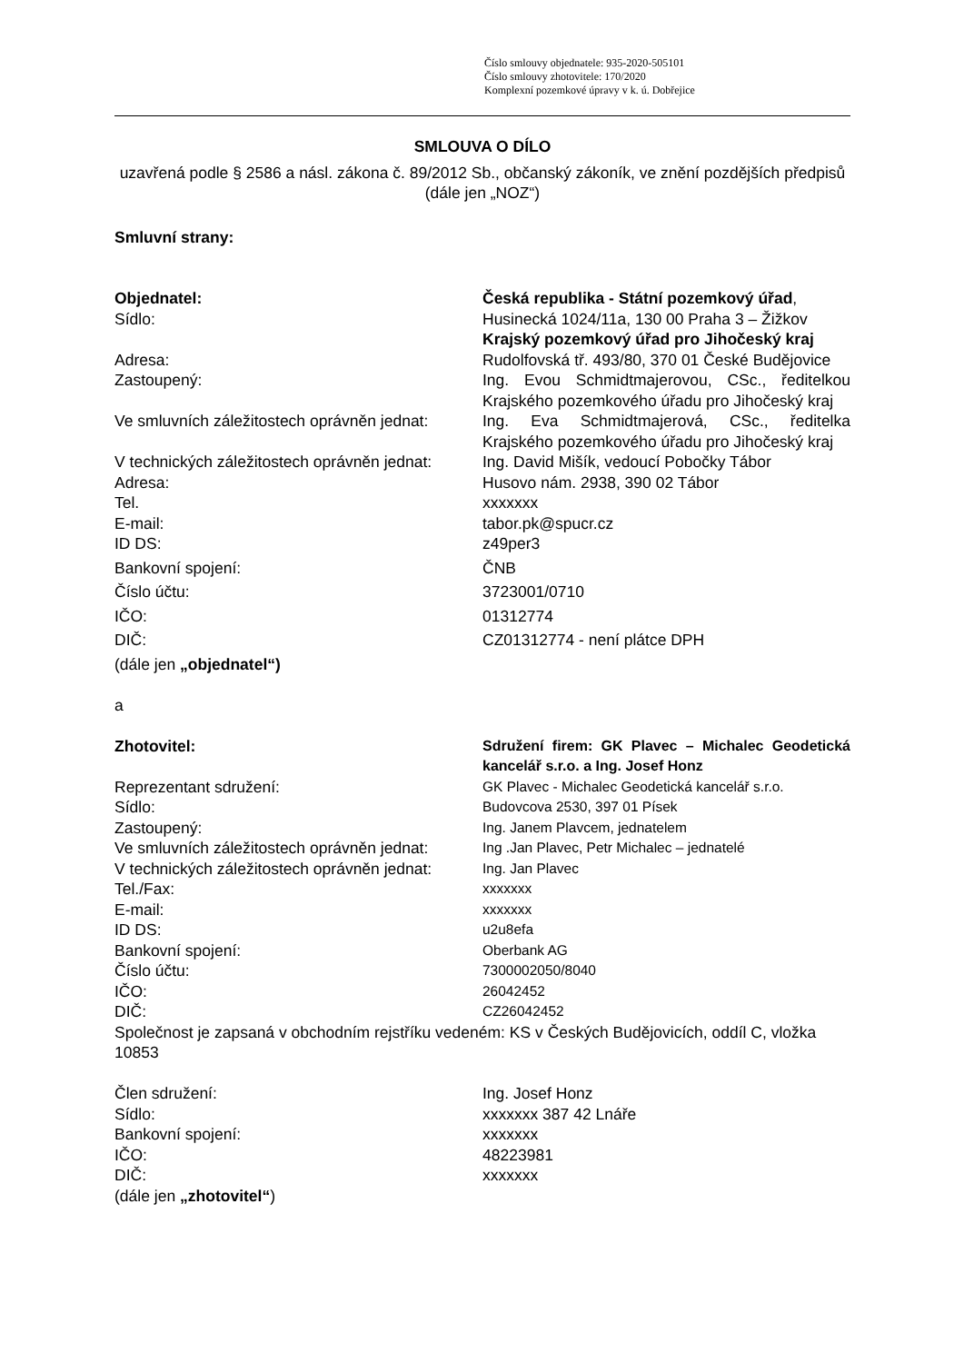Číslo smlouvy objednatele: 935-2020-505101
Číslo smlouvy zhotovitele: 170/2020
Komplexní pozemkové úpravy v k. ú. Dobřejice
SMLOUVA O DÍLO
uzavřená podle § 2586 a násl. zákona č. 89/2012 Sb., občanský zákoník, ve znění pozdějších předpisů (dále jen „NOZ“)
Smluvní strany:
| Objednatel: | Česká republika - Státní pozemkový úřad , |
| Sídlo: | Husinecká 1024/11a, 130 00 Praha 3 – Žižkov Krajský pozemkový úřad pro Jihočeský kraj |
| Adresa: | Rudolfovská tř. 493/80, 370 01 České Budějovice |
| Zastoupený: | Ing. Evou Schmidtmajerovou, CSc., ředitelkou Krajského pozemkového úřadu pro Jihočeský kraj |
| Ve smluvních záležitostech oprávněn jednat: | Ing. Eva Schmidtmajerová, CSc., ředitelka Krajského pozemkového úřadu pro Jihočeský kraj |
| V technických záležitostech oprávněn jednat: | Ing. David Mišík, vedoucí Pobočky Tábor |
| Adresa: | Husovo nám. 2938, 390 02 Tábor |
| Tel. | xxxxxxx |
| E-mail: | tabor.pk@spucr.cz |
| ID DS: | z49per3 |
| Bankovní spojení: | ČNB |
| Číslo účtu: | 3723001/0710 |
| IČO: | 01312774 |
| DIČ: | CZ01312774 - není plátce DPH |
(dále jen „objednatel“)
a
| Zhotovitel: | Sdružení firem: GK Plavec – Michalec Geodetická kancelář s.r.o. a Ing. Josef Honz |
| Reprezentant sdružení: | GK Plavec - Michalec Geodetická kancelář s.r.o. |
| Sídlo: | Budovcova 2530, 397 01 Písek |
| Zastoupený: | Ing. Janem Plavcem, jednatelem |
| Ve smluvních záležitostech oprávněn jednat: | Ing .Jan Plavec, Petr Michalec – jednatelé |
| V technických záležitostech oprávněn jednat: | Ing. Jan Plavec |
| Tel./Fax: | xxxxxxx |
| E-mail: | xxxxxxx |
| ID DS: | u2u8efa |
| Bankovní spojení: | Oberbank AG |
| Číslo účtu: | 7300002050/8040 |
| IČO: | 26042452 |
| DIČ: | CZ26042452 |
Společnost je zapsaná v obchodním rejstříku vedeném: KS v Českých Budějovicích, oddíl C, vložka 10853
| Člen sdružení: | Ing. Josef Honz |
| Sídlo: | xxxxxxx 387 42 Lnáře |
| Bankovní spojení: | xxxxxxx |
| IČO: | 48223981 |
| DIČ: | xxxxxxx |
(dále jen „zhotovitel“)